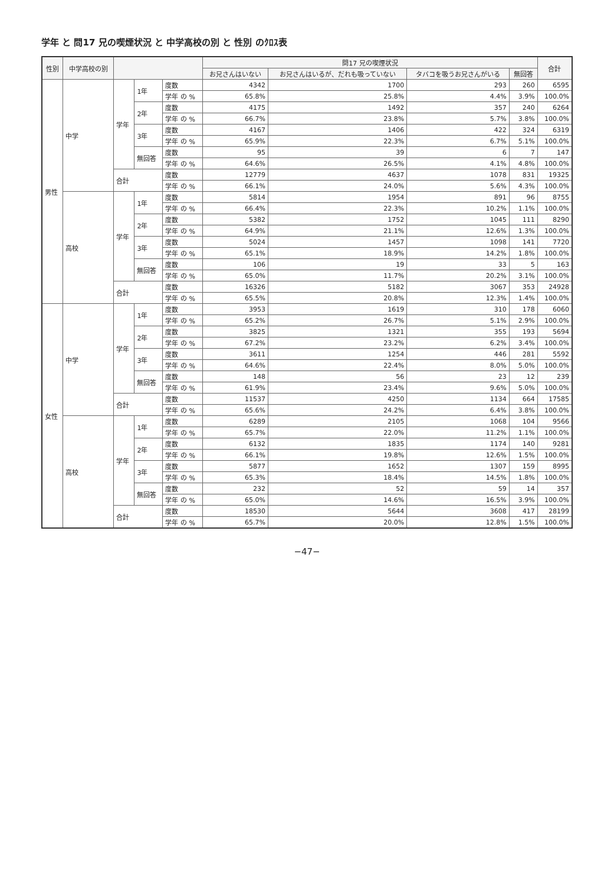学年 と 問17 兄の喫煙状況 と 中学高校の別 と 性別 のｸﾛｽ表
| 性別 | 中学高校の別 | | | | 問17 兄の喫煙状況 | | | | 合計 |
| --- | --- | --- | --- | --- | --- | --- | --- | --- | --- |
| | | | | | お兄さんはいない | お兄さんはいるが、だれも吸っていない | タバコを吸うお兄さんがいる | 無回答 | |
| 男性 | 中学 | 学年 | 1年 | 度数 | 4342 | 1700 | 293 | 260 | 6595 |
| | | | | 学年 の % | 65.8% | 25.8% | 4.4% | 3.9% | 100.0% |
| | | | 2年 | 度数 | 4175 | 1492 | 357 | 240 | 6264 |
| | | | | 学年 の % | 66.7% | 23.8% | 5.7% | 3.8% | 100.0% |
| | | | 3年 | 度数 | 4167 | 1406 | 422 | 324 | 6319 |
| | | | | 学年 の % | 65.9% | 22.3% | 6.7% | 5.1% | 100.0% |
| | | | 無回答 | 度数 | 95 | 39 | 6 | 7 | 147 |
| | | | | 学年 の % | 64.6% | 26.5% | 4.1% | 4.8% | 100.0% |
| | | 合計 | | 度数 | 12779 | 4637 | 1078 | 831 | 19325 |
| | | | | 学年 の % | 66.1% | 24.0% | 5.6% | 4.3% | 100.0% |
| | 高校 | 学年 | 1年 | 度数 | 5814 | 1954 | 891 | 96 | 8755 |
| | | | | 学年 の % | 66.4% | 22.3% | 10.2% | 1.1% | 100.0% |
| | | | 2年 | 度数 | 5382 | 1752 | 1045 | 111 | 8290 |
| | | | | 学年 の % | 64.9% | 21.1% | 12.6% | 1.3% | 100.0% |
| | | | 3年 | 度数 | 5024 | 1457 | 1098 | 141 | 7720 |
| | | | | 学年 の % | 65.1% | 18.9% | 14.2% | 1.8% | 100.0% |
| | | | 無回答 | 度数 | 106 | 19 | 33 | 5 | 163 |
| | | | | 学年 の % | 65.0% | 11.7% | 20.2% | 3.1% | 100.0% |
| | | 合計 | | 度数 | 16326 | 5182 | 3067 | 353 | 24928 |
| | | | | 学年 の % | 65.5% | 20.8% | 12.3% | 1.4% | 100.0% |
| 女性 | 中学 | 学年 | 1年 | 度数 | 3953 | 1619 | 310 | 178 | 6060 |
| | | | | 学年 の % | 65.2% | 26.7% | 5.1% | 2.9% | 100.0% |
| | | | 2年 | 度数 | 3825 | 1321 | 355 | 193 | 5694 |
| | | | | 学年 の % | 67.2% | 23.2% | 6.2% | 3.4% | 100.0% |
| | | | 3年 | 度数 | 3611 | 1254 | 446 | 281 | 5592 |
| | | | | 学年 の % | 64.6% | 22.4% | 8.0% | 5.0% | 100.0% |
| | | | 無回答 | 度数 | 148 | 56 | 23 | 12 | 239 |
| | | | | 学年 の % | 61.9% | 23.4% | 9.6% | 5.0% | 100.0% |
| | | 合計 | | 度数 | 11537 | 4250 | 1134 | 664 | 17585 |
| | | | | 学年 の % | 65.6% | 24.2% | 6.4% | 3.8% | 100.0% |
| | 高校 | 学年 | 1年 | 度数 | 6289 | 2105 | 1068 | 104 | 9566 |
| | | | | 学年 の % | 65.7% | 22.0% | 11.2% | 1.1% | 100.0% |
| | | | 2年 | 度数 | 6132 | 1835 | 1174 | 140 | 9281 |
| | | | | 学年 の % | 66.1% | 19.8% | 12.6% | 1.5% | 100.0% |
| | | | 3年 | 度数 | 5877 | 1652 | 1307 | 159 | 8995 |
| | | | | 学年 の % | 65.3% | 18.4% | 14.5% | 1.8% | 100.0% |
| | | | 無回答 | 度数 | 232 | 52 | 59 | 14 | 357 |
| | | | | 学年 の % | 65.0% | 14.6% | 16.5% | 3.9% | 100.0% |
| | | 合計 | | 度数 | 18530 | 5644 | 3608 | 417 | 28199 |
| | | | | 学年 の % | 65.7% | 20.0% | 12.8% | 1.5% | 100.0% |
−47−